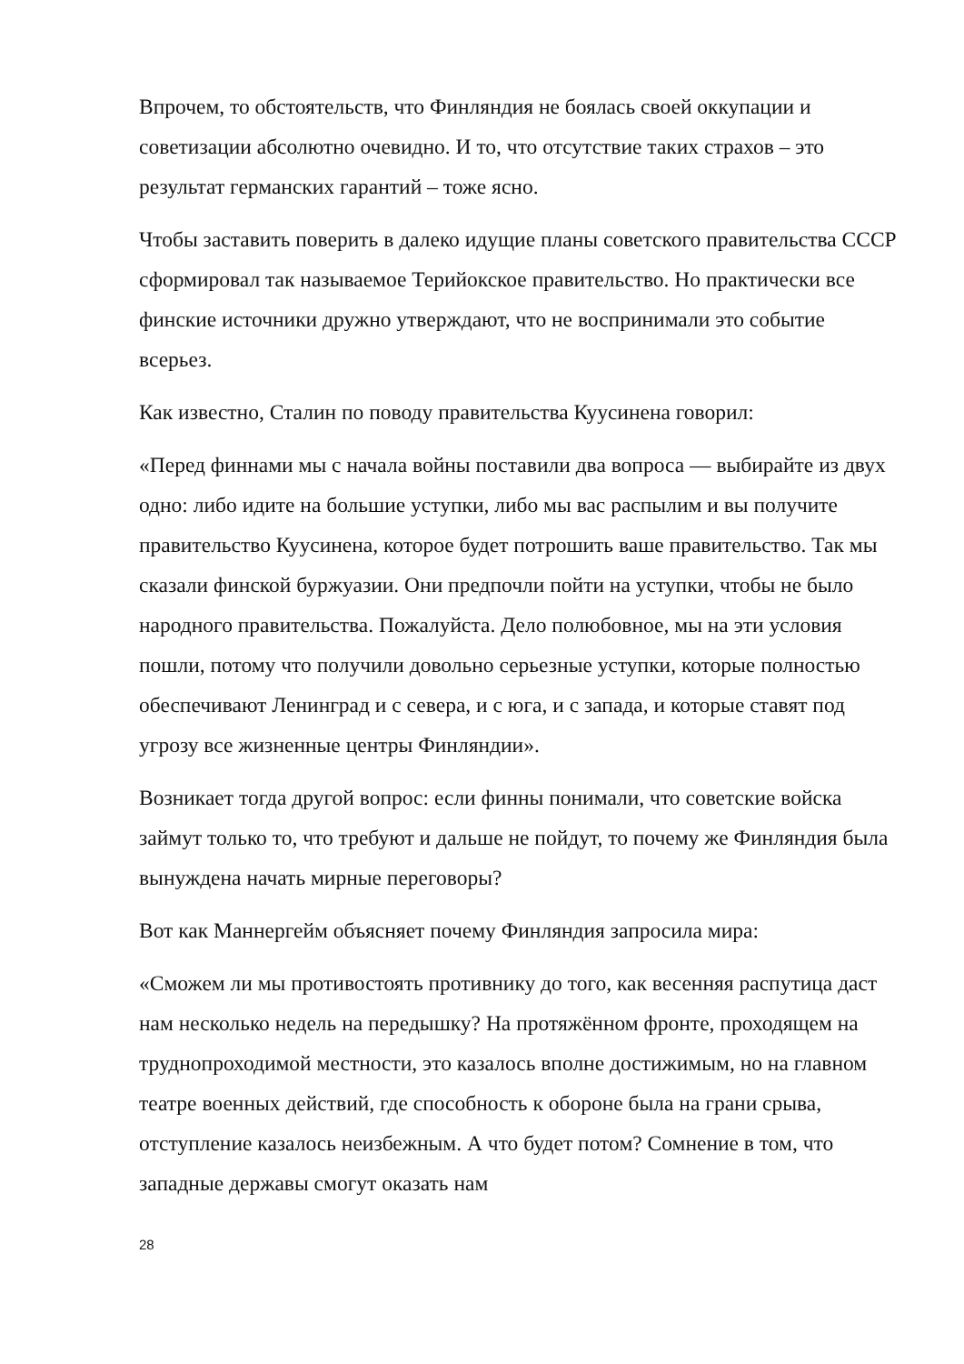Впрочем, то обстоятельств, что Финляндия не боялась своей оккупации и советизации абсолютно очевидно. И то, что отсутствие таких страхов – это результат германских гарантий – тоже ясно.
Чтобы заставить поверить в далеко идущие планы советского правительства СССР сформировал так называемое Терийокское правительство. Но практически все финские источники дружно утверждают, что не воспринимали это событие всерьез.
Как известно, Сталин по поводу правительства Куусинена говорил:
«Перед финнами мы с начала войны поставили два вопроса — выбирайте из двух одно: либо идите на большие уступки, либо мы вас распылим и вы получите правительство Куусинена, которое будет потрошить ваше правительство. Так мы сказали финской буржуазии. Они предпочли пойти на уступки, чтобы не было народного правительства. Пожалуйста. Дело полюбовное, мы на эти условия пошли, потому что получили довольно серьезные уступки, которые полностью обеспечивают Ленинград и с севера, и с юга, и с запада, и которые ставят под угрозу все жизненные центры Финляндии».
Возникает тогда другой вопрос: если финны понимали, что советские войска займут только то, что требуют и дальше не пойдут, то почему же Финляндия была вынуждена начать мирные переговоры?
Вот как Маннергейм объясняет почему Финляндия запросила мира:
«Сможем ли мы противостоять противнику до того, как весенняя распутица даст нам несколько недель на передышку? На протяжённом фронте, проходящем на труднопроходимой местности, это казалось вполне достижимым, но на главном театре военных действий, где способность к обороне была на грани срыва, отступление казалось неизбежным. А что будет потом? Сомнение в том, что западные державы смогут оказать нам
28